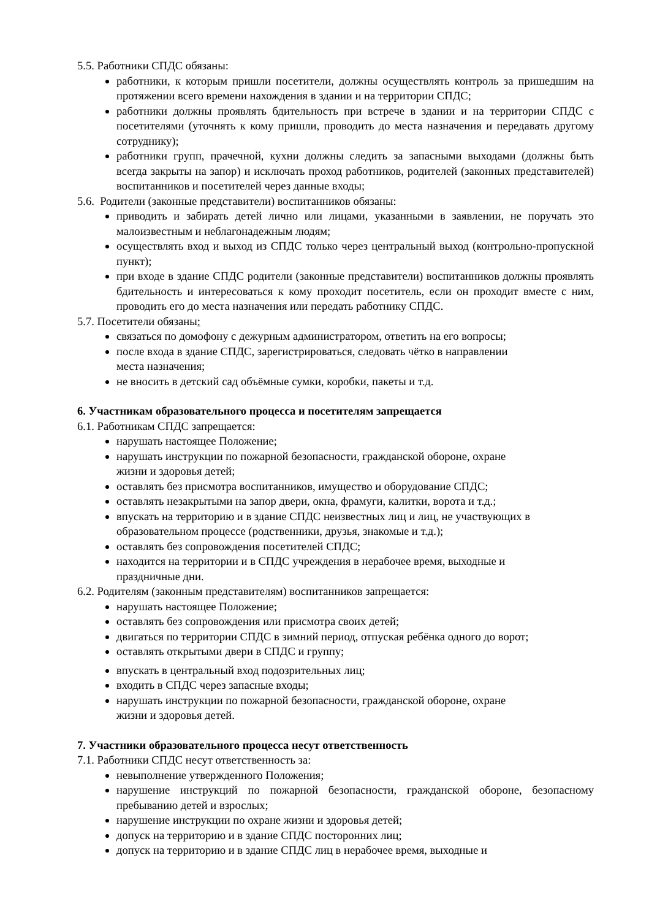5.5. Работники СПДС обязаны:
работники, к которым пришли посетители, должны осуществлять контроль за пришедшим на протяжении всего времени нахождения в здании и на территории СПДС;
работники должны проявлять бдительность при встрече в здании и на территории СПДС с посетителями (уточнять к кому пришли, проводить до места назначения и передавать другому сотруднику);
работники групп, прачечной, кухни должны следить за запасными выходами (должны быть всегда закрыты на запор) и исключать проход работников, родителей (законных представителей) воспитанников и посетителей через данные входы;
5.6. Родители (законные представители) воспитанников обязаны:
приводить и забирать детей лично или лицами, указанными в заявлении, не поручать это малоизвестным и неблагонадежным людям;
осуществлять вход и выход из СПДС только через центральный выход (контрольно-пропускной пункт);
при входе в здание СПДС родители (законные представители) воспитанников должны проявлять бдительность и интересоваться к кому проходит посетитель, если он проходит вместе с ним, проводить его до места назначения или передать работнику СПДС.
5.7. Посетители обязаны:
связаться по домофону с дежурным администратором, ответить на его вопросы;
после входа в здание СПДС, зарегистрироваться, следовать чётко в направлении
места назначения;
не вносить в детский сад объёмные сумки, коробки, пакеты и т.д.
6. Участникам образовательного процесса и посетителям запрещается
6.1. Работникам СПДС запрещается:
нарушать настоящее Положение;
нарушать инструкции по пожарной безопасности, гражданской обороне, охране
жизни и здоровья детей;
оставлять без присмотра воспитанников, имущество и оборудование СПДС;
оставлять незакрытыми на запор двери, окна, фрамуги, калитки, ворота и т.д.;
впускать на территорию и в здание СПДС неизвестных лиц и лиц, не участвующих в образовательном процессе (родственники, друзья, знакомые и т.д.);
оставлять без сопровождения посетителей СПДС;
находится на территории и в СПДС учреждения в нерабочее время, выходные и
праздничные дни.
6.2. Родителям (законным представителям) воспитанников запрещается:
нарушать настоящее Положение;
оставлять без сопровождения или присмотра своих детей;
двигаться по территории СПДС в зимний период, отпуская ребёнка одного до ворот;
оставлять открытыми двери в СПДС и группу;
впускать в центральный вход подозрительных лиц;
входить в СПДС через запасные входы;
нарушать инструкции по пожарной безопасности, гражданской обороне, охране
жизни и здоровья детей.
7. Участники образовательного процесса несут ответственность
7.1. Работники СПДС несут ответственность за:
невыполнение утвержденного Положения;
нарушение инструкций по пожарной безопасности, гражданской обороне, безопасному пребыванию детей и взрослых;
нарушение инструкции по охране жизни и здоровья детей;
допуск на территорию и в здание СПДС посторонних лиц;
допуск на территорию и в здание СПДС лиц в нерабочее время, выходные и